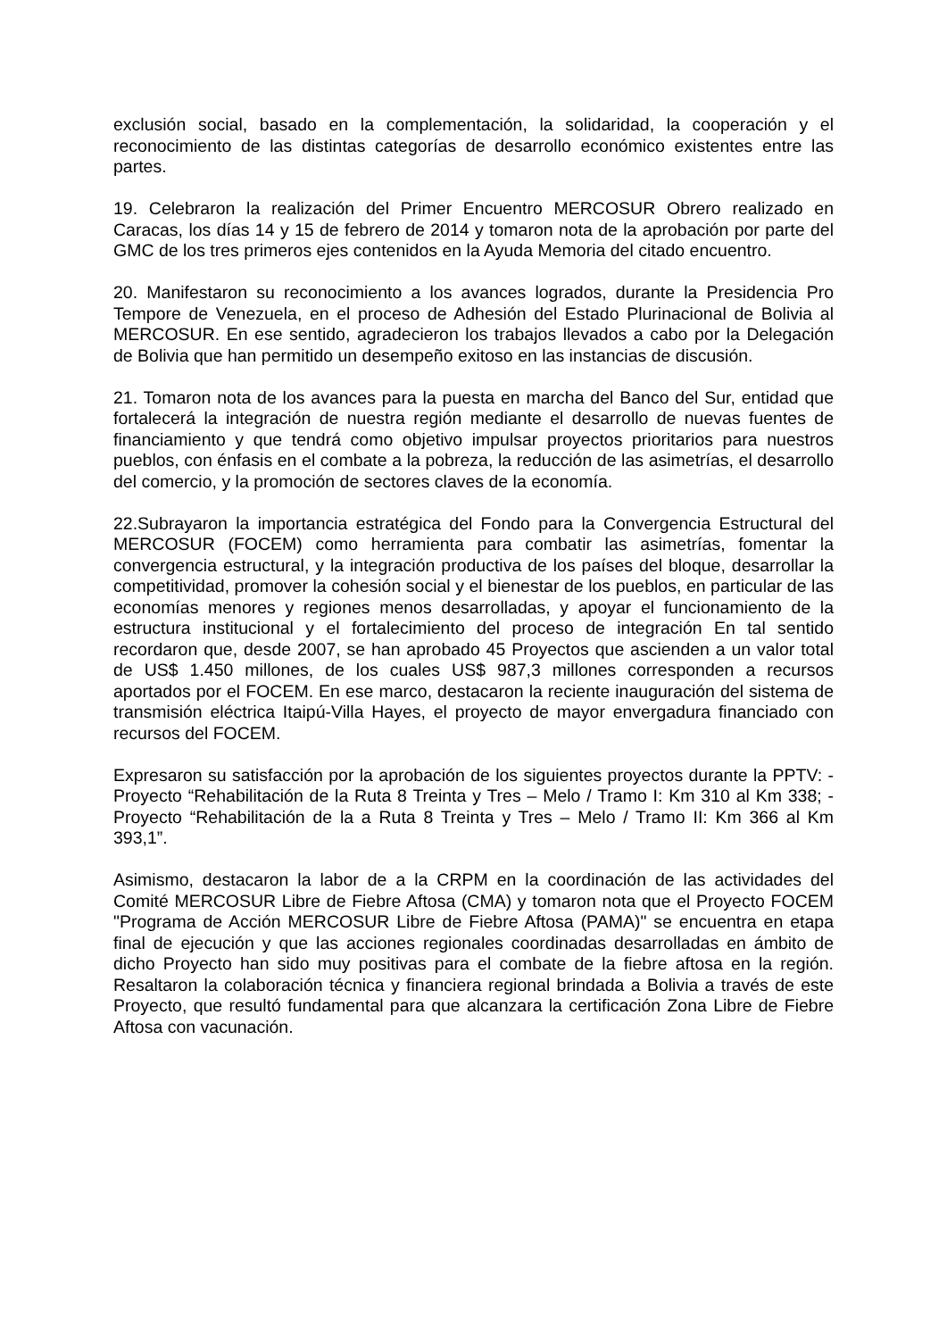exclusión social, basado en la complementación, la solidaridad, la cooperación y el reconocimiento de las distintas categorías de desarrollo económico existentes entre las partes.
19. Celebraron la realización del Primer Encuentro MERCOSUR Obrero realizado en Caracas, los días 14 y 15 de febrero de 2014 y tomaron nota de la aprobación por parte del GMC de los tres primeros ejes contenidos en la Ayuda Memoria del citado encuentro.
20. Manifestaron su reconocimiento a los avances logrados, durante la Presidencia Pro Tempore de Venezuela, en el proceso de Adhesión del Estado Plurinacional de Bolivia al MERCOSUR. En ese sentido, agradecieron los trabajos llevados a cabo por la Delegación de Bolivia que han permitido un desempeño exitoso en las instancias de discusión.
21. Tomaron nota de los avances para la puesta en marcha del Banco del Sur, entidad que fortalecerá la integración de nuestra región mediante el desarrollo de nuevas fuentes de financiamiento y que tendrá como objetivo impulsar proyectos prioritarios para nuestros pueblos, con énfasis en el combate a la pobreza, la reducción de las asimetrías, el desarrollo del comercio, y la promoción de sectores claves de la economía.
22.Subrayaron la importancia estratégica del Fondo para la Convergencia Estructural del MERCOSUR (FOCEM) como herramienta para combatir las asimetrías, fomentar la convergencia estructural, y la integración productiva de los países del bloque, desarrollar la competitividad, promover la cohesión social y el bienestar de los pueblos, en particular de las economías menores y regiones menos desarrolladas, y apoyar el funcionamiento de la estructura institucional y el fortalecimiento del proceso de integración En tal sentido recordaron que, desde 2007, se han aprobado 45 Proyectos que ascienden a un valor total de US$ 1.450 millones, de los cuales US$ 987,3 millones corresponden a recursos aportados por el FOCEM. En ese marco, destacaron la reciente inauguración del sistema de transmisión eléctrica Itaipú-Villa Hayes, el proyecto de mayor envergadura financiado con recursos del FOCEM.
Expresaron su satisfacción por la aprobación de los siguientes proyectos durante la PPTV: - Proyecto “Rehabilitación de la Ruta 8 Treinta y Tres – Melo / Tramo I: Km 310 al Km 338; - Proyecto “Rehabilitación de la a Ruta 8 Treinta y Tres – Melo / Tramo II: Km 366 al Km 393,1”.
Asimismo, destacaron la labor de a la CRPM en la coordinación de las actividades del Comité MERCOSUR Libre de Fiebre Aftosa (CMA) y tomaron nota que el Proyecto FOCEM "Programa de Acción MERCOSUR Libre de Fiebre Aftosa (PAMA)" se encuentra en etapa final de ejecución y que las acciones regionales coordinadas desarrolladas en ámbito de dicho Proyecto han sido muy positivas para el combate de la fiebre aftosa en la región. Resaltaron la colaboración técnica y financiera regional brindada a Bolivia a través de este Proyecto, que resultó fundamental para que alcanzara la certificación Zona Libre de Fiebre Aftosa con vacunación.